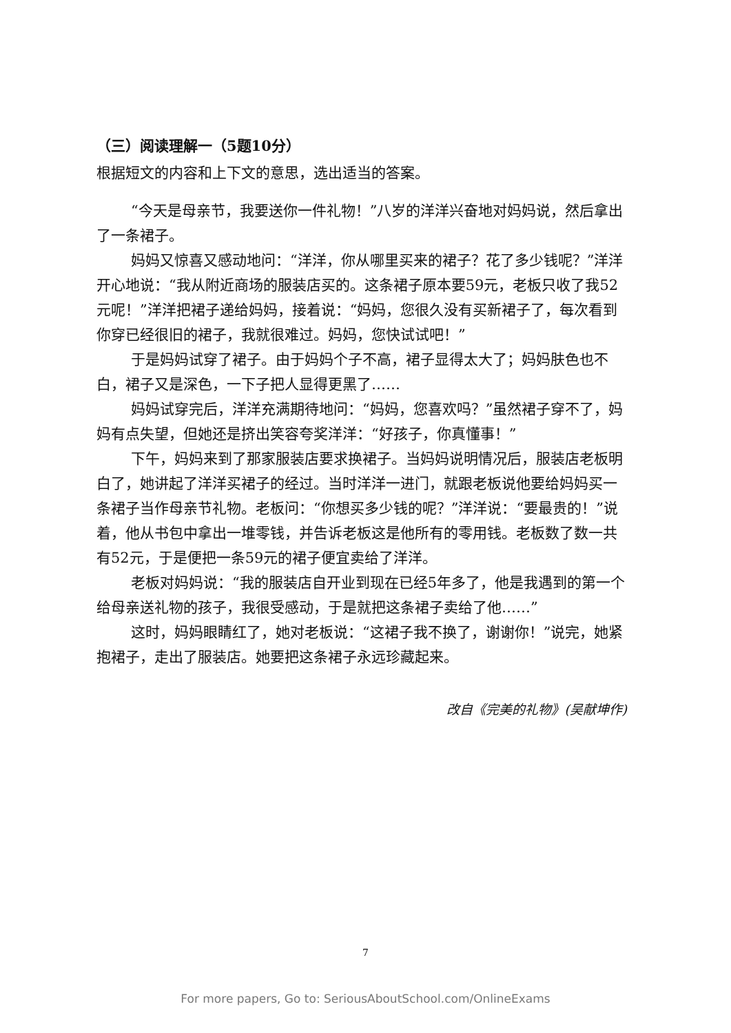（三）阅读理解一（5题10分）
根据短文的内容和上下文的意思，选出适当的答案。
“今天是母亲节，我要送你一件礼物！”八岁的洋洋兴奋地对妈妈说，然后拿出了一条裙子。
妈妈又惊喜又感动地问：“洋洋，你从哪里买来的裙子？花了多少钱呢？”洋洋开心地说：“我从附近商场的服装店买的。这条裙子原本要59元，老板只收了我52元呢！”洋洋把裙子递给妈妈，接着说：“妈妈，您很久没有买新裙子了，每次看到你穿已经很旧的裙子，我就很难过。妈妈，您快试试吧！”
于是妈妈试穿了裙子。由于妈妈个子不高，裙子显得太大了；妈妈肤色也不白，裙子又是深色，一下子把人显得更黑了……
妈妈试穿完后，洋洋充满期待地问：“妈妈，您喜欢吗？”虽然裙子穿不了，妈妈有点失望，但她还是挤出笑容夸奖洋洋：“好孩子，你真懂事！”
下午，妈妈来到了那家服装店要求换裙子。当妈妈说明情况后，服装店老板明白了，她讲起了洋洋买裙子的经过。当时洋洋一进门，就跟老板说他要给妈妈买一条裙子当作母亲节礼物。老板问：“你想买多少钱的呢？”洋洋说：“要最贵的！”说着，他从书包中拿出一堆零钱，并告诉老板这是他所有的零用钱。老板数了数一共有52元，于是便把一条59元的裙子便宜卖给了洋洋。
老板对妈妈说：“我的服装店自开业到现在已经5年多了，他是我遇到的第一个给母亲送礼物的孩子，我很受感动，于是就把这条裙子卖给了他……”
这时，妈妈眼睛红了，她对老板说：“这裙子我不换了，谢谢你！”说完，她紧抱裙子，走出了服装店。她要把这条裙子永远珍藏起来。
改自《完美的礼物》(吴献坤作)
7
For more papers, Go to: SeriousAboutSchool.com/OnlineExams